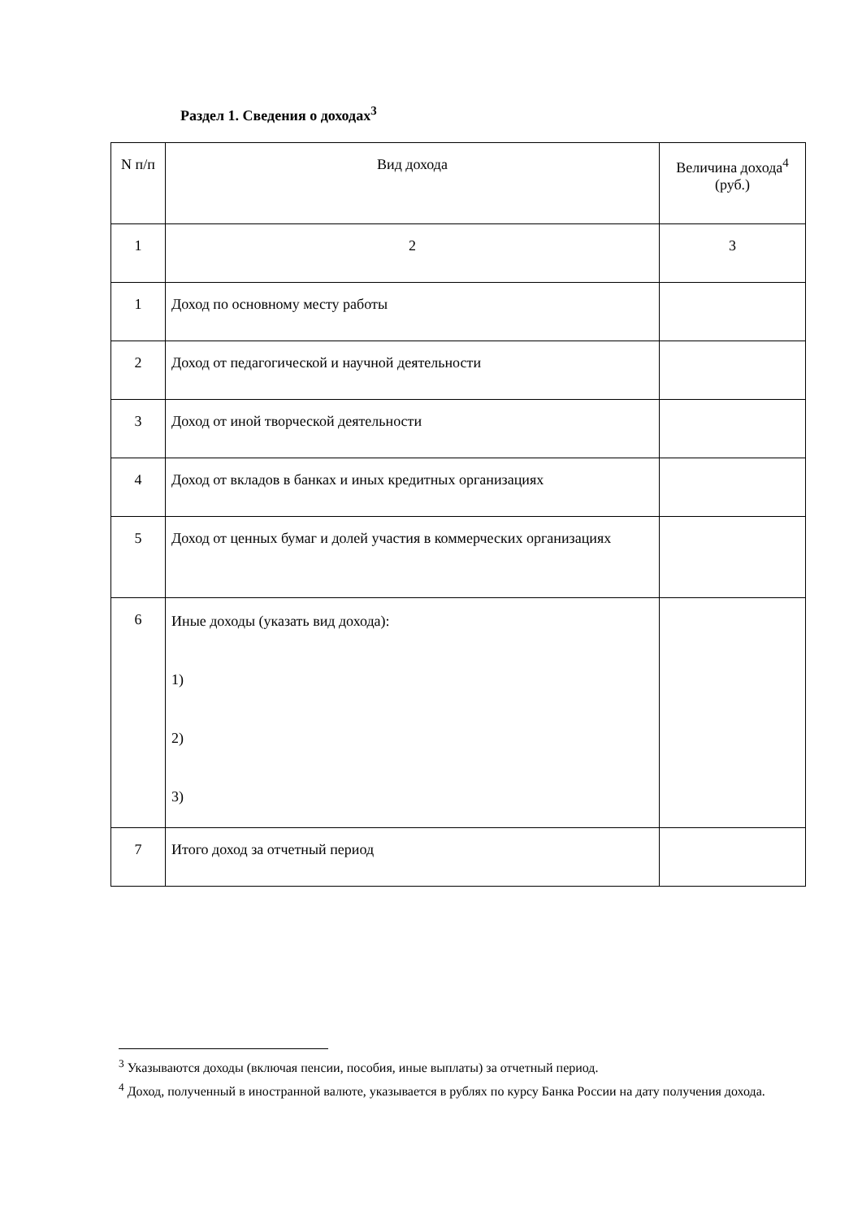Раздел 1. Сведения о доходах<sup>3</sup>
| N п/п | Вид дохода | Величина дохода<sup>4</sup> (руб.) |
| --- | --- | --- |
| 1 | 2 | 3 |
| 1 | Доход по основному месту работы | |
| 2 | Доход от педагогической и научной деятельности | |
| 3 | Доход от иной творческой деятельности | |
| 4 | Доход от вкладов в банках и иных кредитных организациях | |
| 5 | Доход от ценных бумаг и долей участия в коммерческих организациях | |
| 6 | Иные доходы (указать вид дохода): 1) 2) 3) | |
| 7 | Итого доход за отчетный период | |
<sup>3</sup> Указываются доходы (включая пенсии, пособия, иные выплаты) за отчетный период.
<sup>4</sup> Доход, полученный в иностранной валюте, указывается в рублях по курсу Банка России на дату получения дохода.